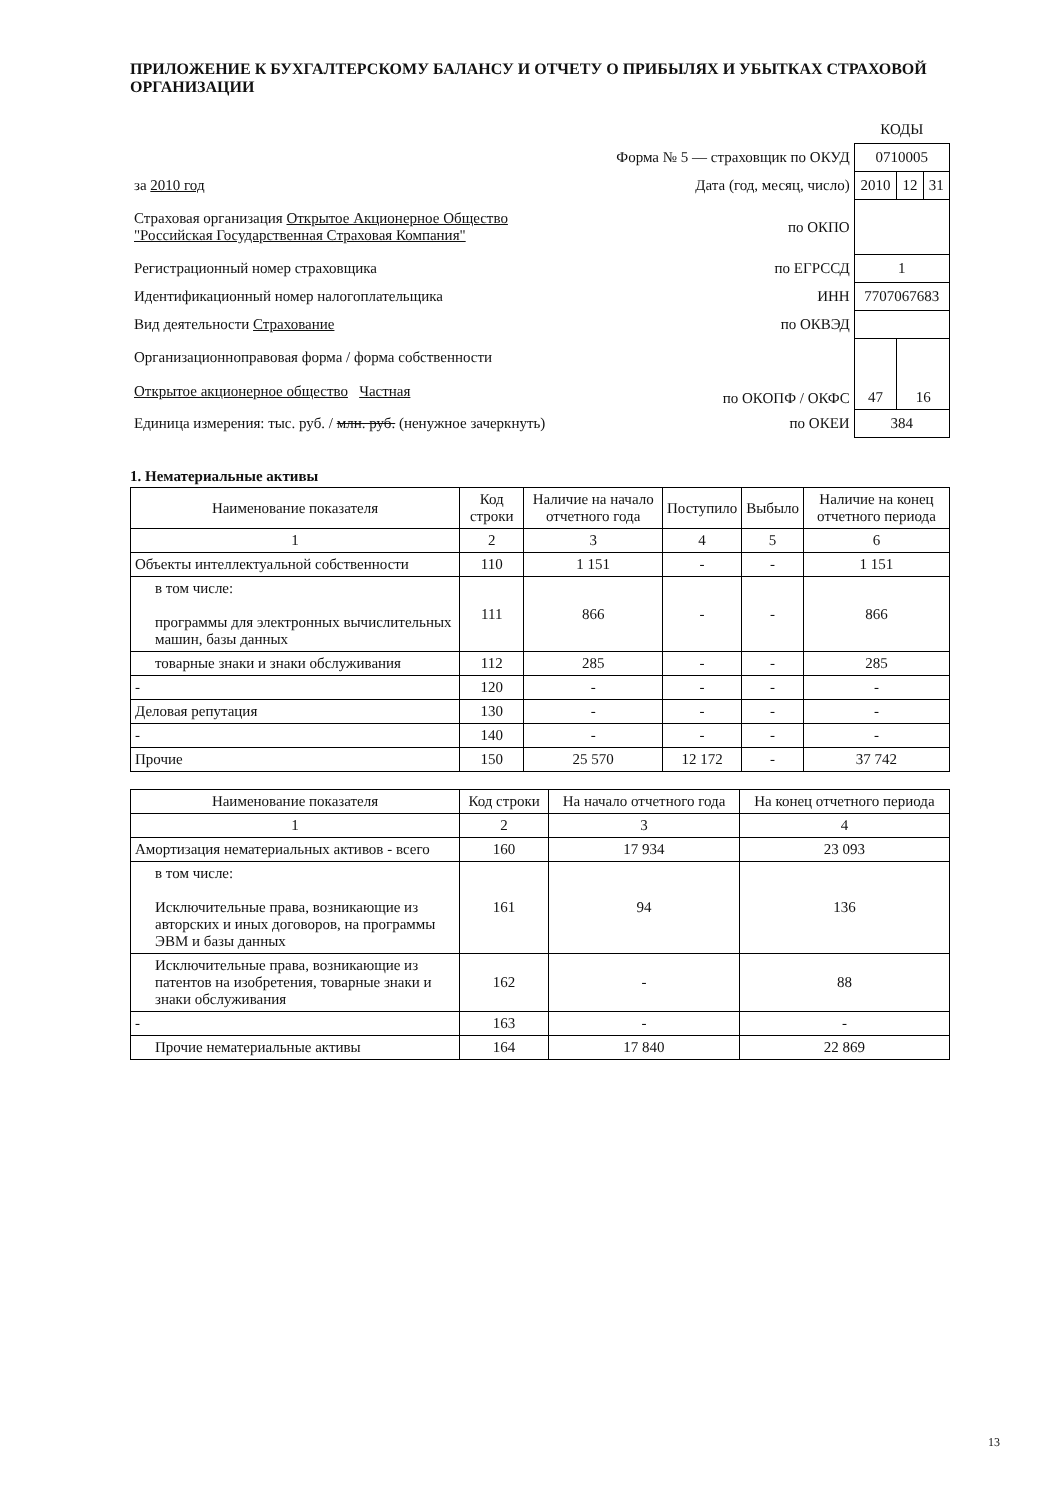ПРИЛОЖЕНИЕ К БУХГАЛТЕРСКОМУ БАЛАНСУ И ОТЧЕТУ О ПРИБЫЛЯХ И УБЫТКАХ СТРАХОВОЙ ОРГАНИЗАЦИИ
| | | КОДЫ | | |
| | Форма № 5 — страховщик по ОКУД | 0710005 | | |
| за 2010 год | Дата (год, месяц, число) | 2010 | 12 | 31 |
| Страховая организация Открытое Акционерное Общество "Российская Государственная Страховая Компания" | по ОКПО | | | |
| Регистрационный номер страховщика | по ЕГРССД | 1 | | |
| Идентификационный номер налогоплательщика | ИНН | 7707067683 | | |
| Вид деятельности Страхование | по ОКВЭД | | | |
| Организационноправовая форма / форма собственности Открытое акционерное общество Частная | по ОКОПФ / ОКФС | 47 | 16 | |
| Единица измерения: тыс. руб. / млн. руб. (ненужное зачеркнуть) | по ОКЕИ | 384 | | |
1. Нематериальные активы
| Наименование показателя | Код строки | Наличие на начало отчетного года | Поступило | Выбыло | Наличие на конец отчетного периода |
| --- | --- | --- | --- | --- | --- |
| 1 | 2 | 3 | 4 | 5 | 6 |
| Объекты интеллектуальной собственности | 110 | 1 151 | - | - | 1 151 |
| в том числе: программы для электронных вычислительных машин, базы данных | 111 | 866 | - | - | 866 |
| товарные знаки и знаки обслуживания | 112 | 285 | - | - | 285 |
| - | 120 | - | - | - | - |
| Деловая репутация | 130 | - | - | - | - |
| - | 140 | - | - | - | - |
| Прочие | 150 | 25 570 | 12 172 | - | 37 742 |
| Наименование показателя | Код строки | На начало отчетного года | На конец отчетного периода |
| --- | --- | --- | --- |
| 1 | 2 | 3 | 4 |
| Амортизация нематериальных активов - всего | 160 | 17 934 | 23 093 |
| в том числе: Исключительные права, возникающие из авторских и иных договоров, на программы ЭВМ и базы данных | 161 | 94 | 136 |
| Исключительные права, возникающие из патентов на изобретения, товарные знаки и знаки обслуживания | 162 | - | 88 |
| - | 163 | - | - |
| Прочие нематериальные активы | 164 | 17 840 | 22 869 |
13